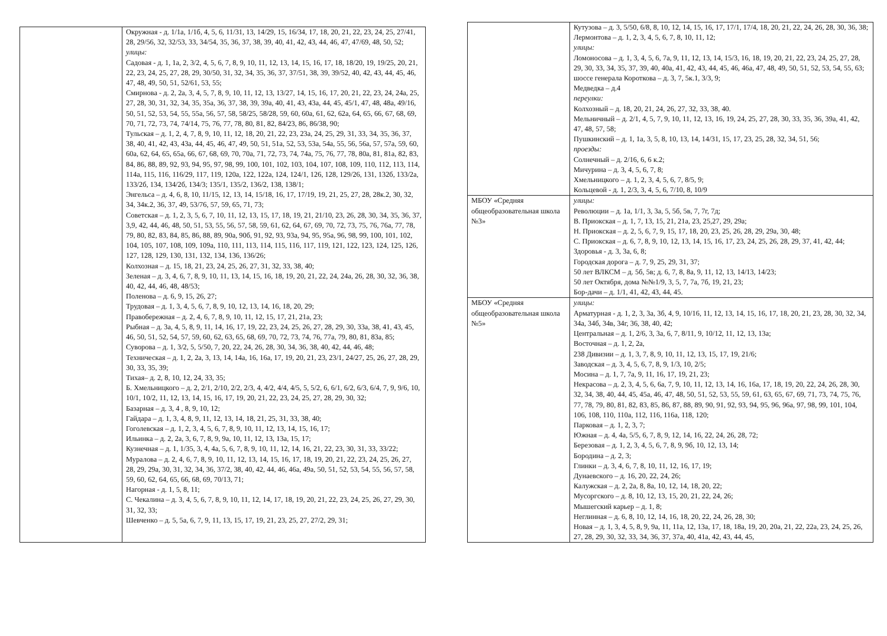| | Окружная - д. 1/1а, 1/1б, 4, 5, 6, 11/31, 13, 14/29, 15, 16/34, 17, 18, 20, 21, 22, 23, 24, 25, 27/41, 28, 29/56, 32, 32/53, 33, 34/54, 35, 36, 37, 38, 39, 40, 41, 42, 43, 44, 46, 47, 47/69, 48, 50, 52; улицы: Садовая - д. 1, 1а, 2, 3/2, 4, 5, 6, 7, 8, 9, 10, 11, 12, 13, 14, 15, 16, 17, 18, 18/20, 19, 19/25, 20, 21, 22, 23, 24, 25, 27, 28, 29, 30/50, 31, 32, 34, 35, 36, 37, 37/51, 38, 39, 39/52, 40, 42, 43, 44, 45, 46, 47, 48, 49, 50, 51, 52/61, 53, 55; Смирнова - д. 2, 2а, 3, 4, 5, 7, 8, 9, 10, 11, 12, 13, 13/27, 14, 15, 16, 17, 20, 21, 22, 23, 24, 24а, 25, 27, 28, 30, 31, 32, 34, 35, 35а, 36, 37, 38, 39, 39а, 40, 41, 43, 43а, 44, 45, 45/1, 47, 48, 48а, 49/16, 50, 51, 52, 53, 54, 55, 55а, 56, 57, 58, 58/25, 58/28, 59, 60, 60а, 61, 62, 62а, 64, 65, 66, 67, 68, 69, 70, 71, 72, 73, 74, 74/14, 75, 76, 77, 78, 80, 81, 82, 84/23, 86, 86/38, 90; Тульская – д. 1, 2, 4, 7, 8, 9, 10, 11, 12, 18, 20, 21, 22, 23, 23а, 24, 25, 29, 31, 33, 34, 35, 36, 37, 38, 40, 41, 42, 43, 43а, 44, 45, 46, 47, 49, 50, 51, 51а, 52, 53, 53а, 54а, 55, 56, 56а, 57, 57а, 59, 60, 60а, 62, 64, 65, 65а, 66, 67, 68, 69, 70, 70а, 71, 72, 73, 74, 74а, 75, 76, 77, 78, 80а, 81, 81а, 82, 83, 84, 86, 88, 89, 92, 93, 94, 95, 97, 98, 99, 100, 101, 102, 103, 104, 107, 108, 109, 110, 112, 113, 114, 114а, 115, 116, 116/29, 117, 119, 120а, 122, 122а, 124, 124/1, 126, 128, 129/26, 131, 132б, 133/2а, 133/2б, 134, 134/2б, 134/3; 135/1, 135/2, 136/2, 138, 138/1; Энгельса – д. 4, 6, 8, 10, 11/15, 12, 13, 14, 15/18, 16, 17, 17/19, 19, 21, 25, 27, 28, 28к.2, 30, 32, 34, 34к.2, 36, 37, 49, 53/76, 57, 59, 65, 71, 73; Советская – д. 1, 2, 3, 5, 6, 7, 10, 11, 12, 13, 15, 17, 18, 19, 21, 21/10, 23, 26, 28, 30, 34, 35, 36, 37, 3,9, 42, 44, 46, 48, 50, 51, 53, 55, 56, 57, 58, 59, 61, 62, 64, 67, 69, 70, 72, 73, 75, 76, 76а, 77, 78, 79, 80, 82, 83, 84, 85, 86, 88, 89, 90а, 90б, 91, 92, 93, 93а, 94, 95, 95а, 96, 98, 99, 100, 101, 102, 104, 105, 107, 108, 109, 109а, 110, 111, 113, 114, 115, 116, 117, 119, 121, 122, 123, 124, 125, 126, 127, 128, 129, 130, 131, 132, 134, 136, 136/26; Колхозная – д. 15, 18, 21, 23, 24, 25, 26, 27, 31, 32, 33, 38, 40; Зеленая – д. 3, 4, 6, 7, 8, 9, 10, 11, 13, 14, 15, 16, 18, 19, 20, 21, 22, 24, 24а, 26, 28, 30, 32, 36, 38, 40, 42, 44, 46, 48, 48/53; Поленова – д. 6, 9, 15, 26, 27; Трудовая – д. 1, 3, 4, 5, 6, 7, 8, 9, 10, 12, 13, 14, 16, 18, 20, 29; Правобережная – д. 2, 4, 6, 7, 8, 9, 10, 11, 12, 15, 17, 21, 21а, 23; Рыбная – д. 3а, 4, 5, 8, 9, 11, 14, 16, 17, 19, 22, 23, 24, 25, 26, 27, 28, 29, 30, 33а, 38, 41, 43, 45, 46, 50, 51, 52, 54, 57, 59, 60, 62, 63, 65, 68, 69, 70, 72, 73, 74, 76, 77а, 79, 80, 81, 83а, 85; Суворова – д. 1, 3/2, 5, 5/50, 7, 20, 22, 24, 26, 28, 30, 34, 36, 38, 40, 42, 44, 46, 48; Техническая – д. 1, 2, 2а, 3, 13, 14, 14а, 16, 16а, 17, 19, 20, 21, 23, 23/1, 24/27, 25, 26, 27, 28, 29, 30, 33, 35, 39; Тихая– д. 2, 8, 10, 12, 24, 33, 35; Б. Хмельницкого – д. 2, 2/1, 2/10, 2/2, 2/3, 4, 4/2, 4/4, 4/5, 5, 5/2, 6, 6/1, 6/2, 6/3, 6/4, 7, 9, 9/6, 10, 10/1, 10/2, 11, 12, 13, 14, 15, 16, 17, 19, 20, 21, 22, 23, 24, 25, 27, 28, 29, 30, 32; Базарная – д. 3, 4 , 8, 9, 10, 12; Гайдара – д. 1, 3, 4, 8, 9, 11, 12, 13, 14, 18, 21, 25, 31, 33, 38, 40; Гоголевская – д. 1, 2, 3, 4, 5, 6, 7, 8, 9, 10, 11, 12, 13, 14, 15, 16, 17; Ильинка – д. 2, 2а, 3, 6, 7, 8, 9, 9а, 10, 11, 12, 13, 13а, 15, 17; Кузнечная – д. 1, 1/35, 3, 4, 4а, 5, 6, 7, 8, 9, 10, 11, 12, 14, 16, 21, 22, 23, 30, 31, 33, 33/22; Муралова – д. 2, 4, 6, 7, 8, 9, 10, 11, 12, 13, 14, 15, 16, 17, 18, 19, 20, 21, 22, 23, 24, 25, 26, 27, 28, 29, 29а, 30, 31, 32, 34, 36, 37/2, 38, 40, 42, 44, 46, 46а, 49а, 50, 51, 52, 53, 54, 55, 56, 57, 58, 59, 60, 62, 64, 65, 66, 68, 69, 70/13, 71; Нагорная - д. 1, 5, 8, 11; С. Чекалина – д. 3, 4, 5, 6, 7, 8, 9, 10, 11, 12, 14, 17, 18, 19, 20, 21, 22, 23, 24, 25, 26, 27, 29, 30, 31, 32, 33; Шевченко – д. 5, 5а, 6, 7, 9, 11, 13, 15, 17, 19, 21, 23, 25, 27, 27/2, 29, 31; |
| | Кутузова – д. 3, 5/50, 6/8, 8, 10, 12, 14, 15, 16, 17, 17/1, 17/4, 18, 20, 21, 22, 24, 26, 28, 30, 36, 38; Лермонтова – д. 1, 2, 3, 4, 5, 6, 7, 8, 10, 11, 12; улицы: Ломоносова – д. 1, 3, 4, 5, 6, 7а, 9, 11, 12, 13, 14, 15/3, 16, 18, 19, 20, 21, 22, 23, 24, 25, 27, 28, 29, 30, 33, 34, 35, 37, 39, 40, 40а, 41, 42, 43, 44, 45, 46, 46а, 47, 48, 49, 50, 51, 52, 53, 54, 55, 63; шоссе генерала Короткова – д. 3, 7, 5к.1, 3/3, 9; Медведка – д.4 переулки: Колхозный – д. 18, 20, 21, 24, 26, 27, 32, 33, 38, 40. Мельничный – д. 2/1, 4, 5, 7, 9, 10, 11, 12, 13, 16, 19, 24, 25, 27, 28, 30, 33, 35, 36, 39а, 41, 42, 47, 48, 57, 58; Пушкинский – д. 1, 1а, 3, 5, 8, 10, 13, 14, 14/31, 15, 17, 23, 25, 28, 32, 34, 51, 56; проезды: Солнечный – д. 2/16, 6, 6 к.2; Мичурина – д. 3, 4, 5, 6, 7, 8; Хмельницкого – д. 1, 2, 3, 4, 5, 6, 7, 8/5, 9; Кольцевой - д. 1, 2/3, 3, 4, 5, 6, 7/10, 8, 10/9 |
| МБОУ «Средняя общеобразовательная школа №3» | улицы: Революции – д. 1а, 1/1, 3, 3а, 5, 5б, 5в, 7, 7г, 7д; В. Приокская – д. 1, 7, 13, 15, 21, 21а, 23, 25,27, 29, 29а; Н. Приокская – д. 2, 5, 6, 7, 9, 15, 17, 18, 20, 23, 25, 26, 28, 29, 29а, 30, 48; С. Приокская – д. 6, 7, 8, 9, 10, 12, 13, 14, 15, 16, 17, 23, 24, 25, 26, 28, 29, 37, 41, 42, 44; Здоровья - д. 3, 3а, 6, 8; Городская дорога – д. 7, 9, 25, 29, 31, 37; 50 лет ВЛКСМ – д. 5б, 5в; д. 6, 7, 8, 8а, 9, 11, 12, 13, 14/13, 14/23; 50 лет Октября, дома №№1/9, 3, 5, 7, 7а, 7б, 19, 21, 23; Бор-дачи – д. 1/1, 41, 42, 43, 44, 45. |
| МБОУ «Средняя общеобразовательная школа №5» | улицы: Арматурная - д. 1, 2, 3, 3а, 3б, 4, 9, 10/16, 11, 12, 13, 14, 15, 16, 17, 18, 20, 21, 23, 28, 30, 32, 34, 34а, 34б, 34в, 34г, 36, 38, 40, 42; Центральная – д. 1, 2/6, 3, 3а, 6, 7, 8/11, 9, 10/12, 11, 12, 13, 13а; Восточная – д. 1, 2, 2а, 238 Дивизии – д. 1, 3, 7, 8, 9, 10, 11, 12, 13, 15, 17, 19, 21/6; Заводская – д. 3, 4, 5, 6, 7, 8, 9, 1/3, 10, 2/5; Мосина – д. 1, 7, 7а, 9, 11, 16, 17, 19, 21, 23; Некрасова – д. 2, 3, 4, 5, 6, 6а, 7, 9, 10, 11, 12, 13, 14, 16, 16а, 17, 18, 19, 20, 22, 24, 26, 28, 30, 32, 34, 38, 40, 44, 45, 45а, 46, 47, 48, 50, 51, 52, 53, 55, 59, 61, 63, 65, 67, 69, 71, 73, 74, 75, 76, 77, 78, 79, 80, 81, 82, 83, 85, 86, 87, 88, 89, 90, 91, 92, 93, 94, 95, 96, 96а, 97, 98, 99, 101, 104, 106, 108, 110, 110а, 112, 116, 116а, 118, 120; Парковая – д. 1, 2, 3, 7; Южная – д. 4, 4а, 5/5, 6, 7, 8, 9, 12, 14, 16, 22, 24, 26, 28, 72; Березовая – д. 1, 2, 3, 4, 5, 6, 7, 8, 9, 9б, 10, 12, 13, 14; Бородина – д. 2, 3; Глинки – д. 3, 4, 6, 7, 8, 10, 11, 12, 16, 17, 19; Дунаевского – д. 16, 20, 22, 24, 26; Калужская – д. 2, 2а, 8, 8а, 10, 12, 14, 18, 20, 22; Мусоргского – д. 8, 10, 12, 13, 15, 20, 21, 22, 24, 26; Мышегский карьер – д. 1, 8; Неглинная – д. 6, 8, 10, 12, 14, 16, 18, 20, 22, 24, 26, 28, 30; Новая – д. 1, 3, 4, 5, 8, 9, 9а, 11, 11а, 12, 13а, 17, 18, 18а, 19, 20, 20а, 21, 22, 22а, 23, 24, 25, 26, 27, 28, 29, 30, 32, 33, 34, 36, 37, 37а, 40, 41а, 42, 43, 44, 45, |